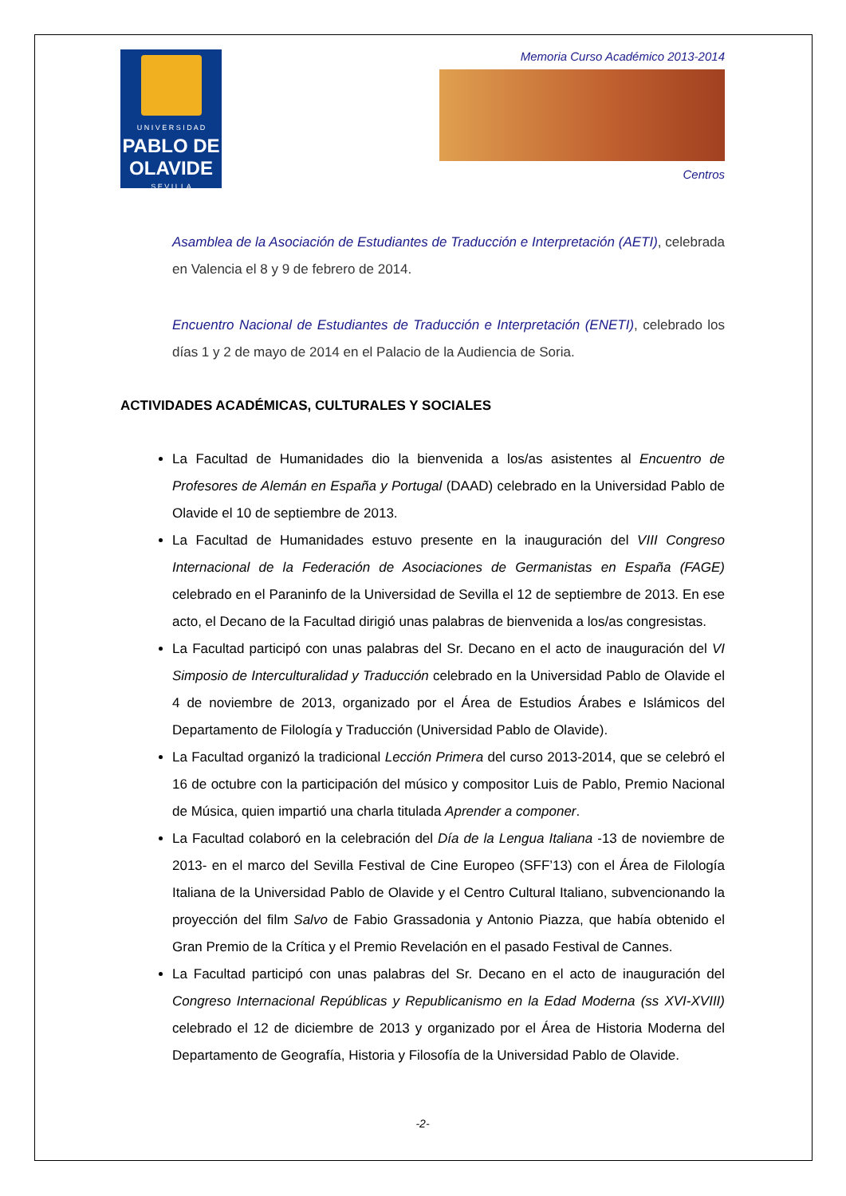U N I V E R S I D A D
PABLO DE
OLAVIDE
S E V I L L A
Memoria Curso Académico 2013-2014
Centros
Asamblea de la Asociación de Estudiantes de Traducción e Interpretación (AETI), celebrada en Valencia el 8 y 9 de febrero de 2014.
Encuentro Nacional de Estudiantes de Traducción e Interpretación (ENETI), celebrado los días 1 y 2 de mayo de 2014 en el Palacio de la Audiencia de Soria.
ACTIVIDADES ACADÉMICAS, CULTURALES Y SOCIALES
La Facultad de Humanidades dio la bienvenida a los/as asistentes al Encuentro de Profesores de Alemán en España y Portugal (DAAD) celebrado en la Universidad Pablo de Olavide el 10 de septiembre de 2013.
La Facultad de Humanidades estuvo presente en la inauguración del VIII Congreso Internacional de la Federación de Asociaciones de Germanistas en España (FAGE) celebrado en el Paraninfo de la Universidad de Sevilla el 12 de septiembre de 2013. En ese acto, el Decano de la Facultad dirigió unas palabras de bienvenida a los/as congresistas.
La Facultad participó con unas palabras del Sr. Decano en el acto de inauguración del VI Simposio de Interculturalidad y Traducción celebrado en la Universidad Pablo de Olavide el 4 de noviembre de 2013, organizado por el Área de Estudios Árabes e Islámicos del Departamento de Filología y Traducción (Universidad Pablo de Olavide).
La Facultad organizó la tradicional Lección Primera del curso 2013-2014, que se celebró el 16 de octubre con la participación del músico y compositor Luis de Pablo, Premio Nacional de Música, quien impartió una charla titulada Aprender a componer.
La Facultad colaboró en la celebración del Día de la Lengua Italiana -13 de noviembre de 2013- en el marco del Sevilla Festival de Cine Europeo (SFF’13) con el Área de Filología Italiana de la Universidad Pablo de Olavide y el Centro Cultural Italiano, subvencionando la proyección del film Salvo de Fabio Grassadonia y Antonio Piazza, que había obtenido el Gran Premio de la Crítica y el Premio Revelación en el pasado Festival de Cannes.
La Facultad participó con unas palabras del Sr. Decano en el acto de inauguración del Congreso Internacional Repúblicas y Republicanismo en la Edad Moderna (ss XVI-XVIII) celebrado el 12 de diciembre de 2013 y organizado por el Área de Historia Moderna del Departamento de Geografía, Historia y Filosofía de la Universidad Pablo de Olavide.
-2-